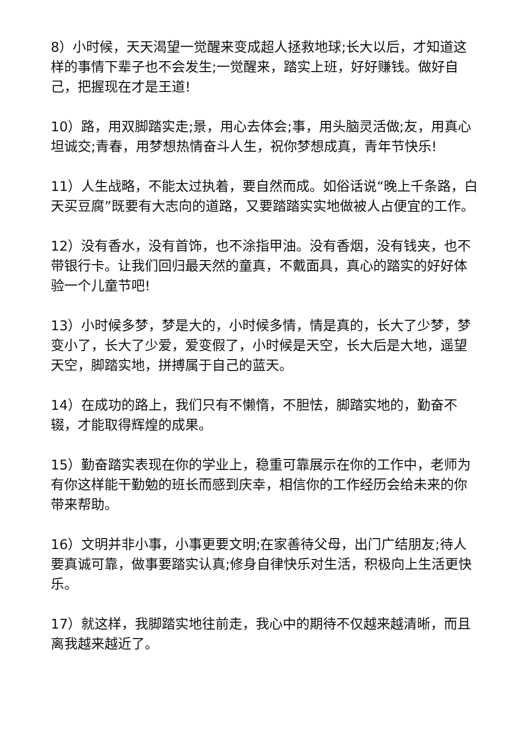8）小时候，天天渴望一觉醒来变成超人拯救地球;长大以后，才知道这样的事情下辈子也不会发生;一觉醒来，踏实上班，好好赚钱。做好自己，把握现在才是王道!
10）路，用双脚踏实走;景，用心去体会;事，用头脑灵活做;友，用真心坦诚交;青春，用梦想热情奋斗人生，祝你梦想成真，青年节快乐!
11）人生战略，不能太过执着，要自然而成。如俗话说“晚上千条路，白天买豆腐”既要有大志向的道路，又要踏踏实实地做被人占便宜的工作。
12）没有香水，没有首饰，也不涂指甲油。没有香烟，没有钱夹，也不带银行卡。让我们回归最天然的童真，不戴面具，真心的踏实的好好体验一个儿童节吧!
13）小时候多梦，梦是大的，小时候多情，情是真的，长大了少梦，梦变小了，长大了少爱，爱变假了，小时候是天空，长大后是大地，遥望天空，脚踏实地，拼搏属于自己的蓝天。
14）在成功的路上，我们只有不懒惰，不胆怯，脚踏实地的，勤奋不辍，才能取得辉煌的成果。
15）勤奋踏实表现在你的学业上，稳重可靠展示在你的工作中，老师为有你这样能干勤勉的班长而感到庆幸，相信你的工作经历会给未来的你带来帮助。
16）文明并非小事，小事更要文明;在家善待父母，出门广结朋友;待人要真诚可靠，做事要踏实认真;修身自律快乐对生活，积极向上生活更快乐。
17）就这样，我脚踏实地往前走，我心中的期待不仅越来越清晰，而且离我越来越近了。